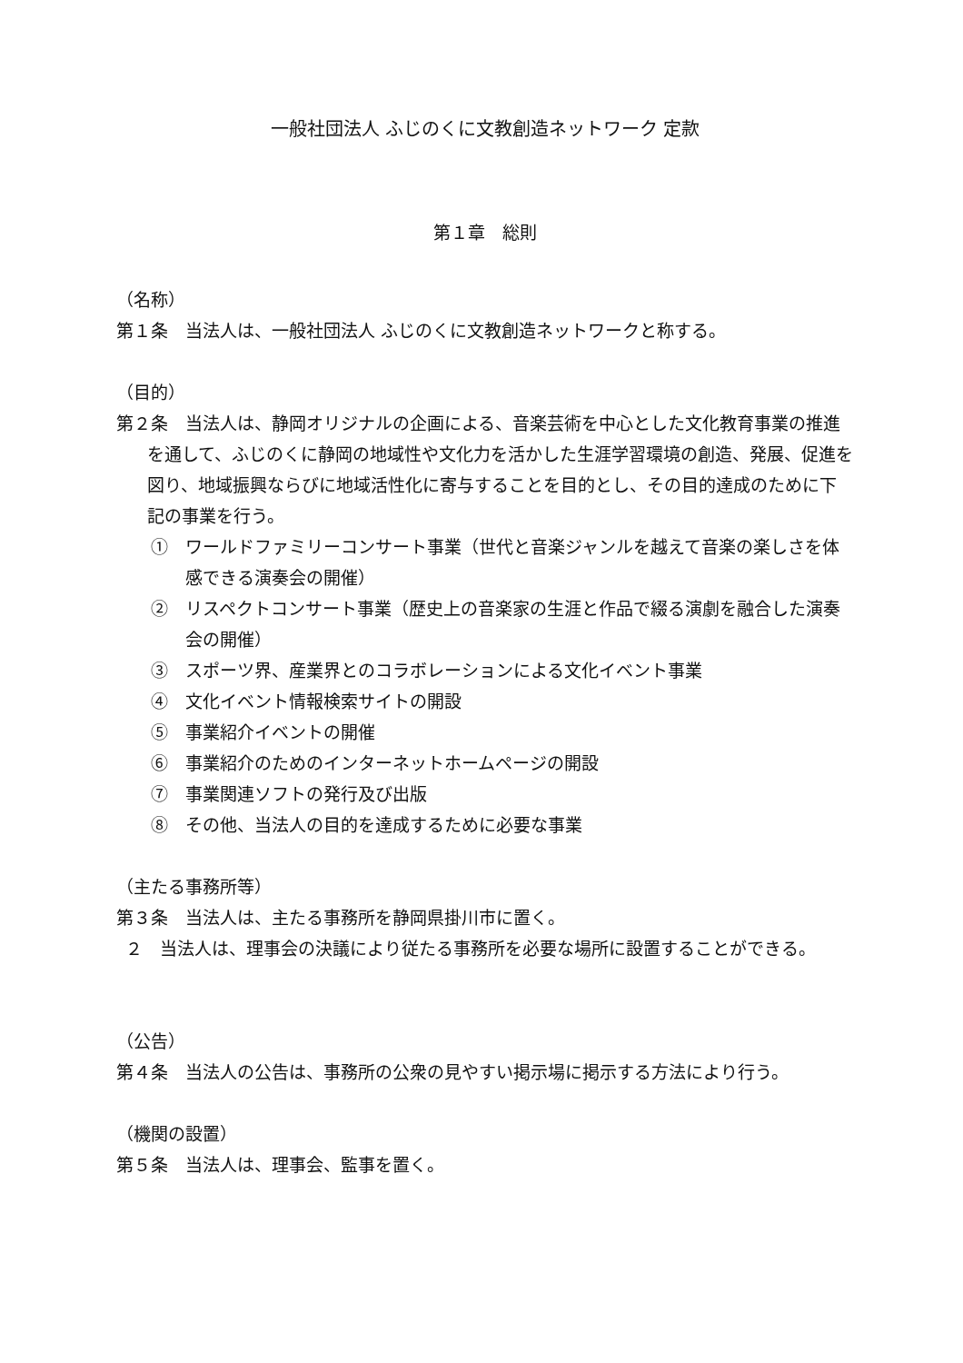一般社団法人 ふじのくに文教創造ネットワーク 定款
第１章　総則
（名称）
第１条　当法人は、一般社団法人 ふじのくに文教創造ネットワークと称する。
（目的）
第２条　当法人は、静岡オリジナルの企画による、音楽芸術を中心とした文化教育事業の推進を通して、ふじのくに静岡の地域性や文化力を活かした生涯学習環境の創造、発展、促進を図り、地域振興ならびに地域活性化に寄与することを目的とし、その目的達成のために下記の事業を行う。
①　ワールドファミリーコンサート事業（世代と音楽ジャンルを越えて音楽の楽しさを体感できる演奏会の開催）
②　リスペクトコンサート事業（歴史上の音楽家の生涯と作品で綴る演劇を融合した演奏会の開催）
③　スポーツ界、産業界とのコラボレーションによる文化イベント事業
④　文化イベント情報検索サイトの開設
⑤　事業紹介イベントの開催
⑥　事業紹介のためのインターネットホームページの開設
⑦　事業関連ソフトの発行及び出版
⑧　その他、当法人の目的を達成するために必要な事業
（主たる事務所等）
第３条　当法人は、主たる事務所を静岡県掛川市に置く。
２　当法人は、理事会の決議により従たる事務所を必要な場所に設置することができる。
（公告）
第４条　当法人の公告は、事務所の公衆の見やすい掲示場に掲示する方法により行う。
（機関の設置）
第５条　当法人は、理事会、監事を置く。